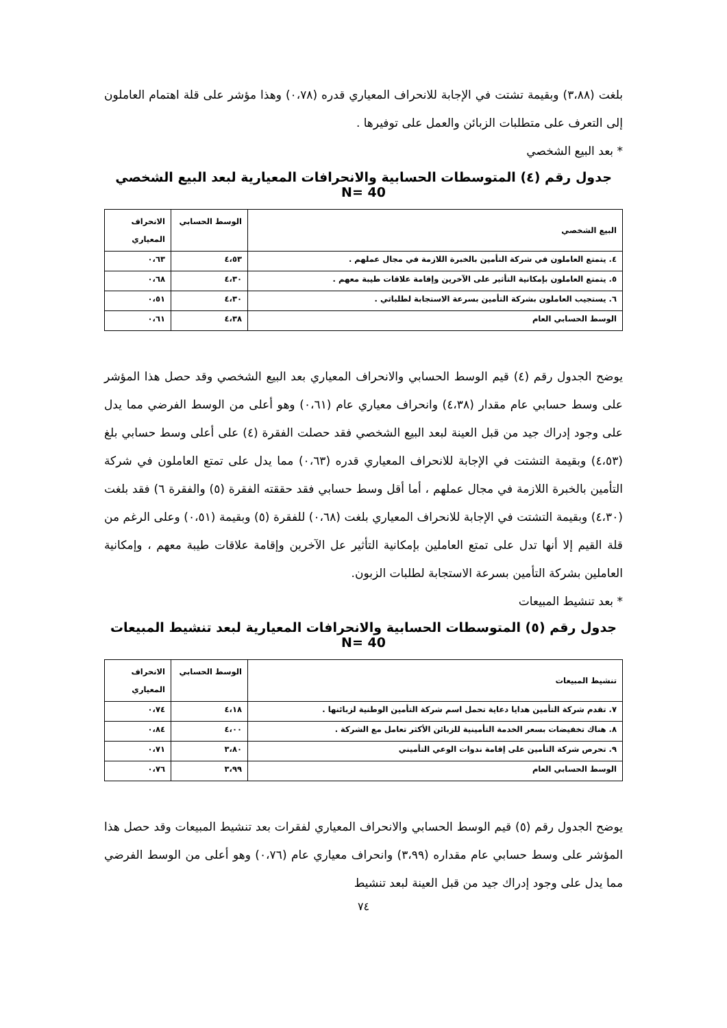بلغت (٣،٨٨) وبقيمة تشتت في الإجابة للانحراف المعياري قدره (٠،٧٨) وهذا مؤشر على قلة اهتمام العاملون إلى التعرف على متطلبات الزبائن والعمل على توفيرها .
* بعد البيع الشخصي
جدول رقم (٤) المتوسطات الحسابية والانحرافات المعيارية لبعد البيع الشخصي N= 40
| البيع الشخصي | الوسط الحسابي | الانحراف المعياري |
| --- | --- | --- |
| ٤. يتمتع العاملون في شركة التأمين بالخبرة اللازمة في مجال عملهم . | ٤،٥٣ | ٠،٦٣ |
| ٥. يتمتع العاملون بإمكانية التأثير على الآخرين وإقامة علاقات طيبة معهم . | ٤،٣٠ | ٠،٦٨ |
| ٦. يستجيب العاملون بشركة التأمين بسرعة الاستجابة لطلباتي . | ٤،٣٠ | ٠،٥١ |
| الوسط الحسابي العام | ٤،٣٨ | ٠،٦١ |
يوضح الجدول رقم (٤) قيم الوسط الحسابي والانحراف المعياري بعد البيع الشخصي وقد حصل هذا المؤشر على وسط حسابي عام مقدار (٤،٣٨) وانحراف معياري عام (٠،٦١) وهو أعلى من الوسط الفرضي مما يدل على وجود إدراك جيد من قبل العينة لبعد البيع الشخصي فقد حصلت الفقرة (٤) على أعلى وسط حسابي بلغ (٤،٥٣) وبقيمة التشتت في الإجابة للانحراف المعياري قدره (٠،٦٣) مما يدل على تمتع العاملون في شركة التأمين بالخبرة اللازمة في مجال عملهم ، أما أقل وسط حسابي فقد حققته الفقرة (٥) والفقرة ٦) فقد بلغت (٤،٣٠) وبقيمة التشتت في الإجابة للانحراف المعياري بلغت (٠،٦٨) للفقرة (٥) وبقيمة (٠،٥١) وعلى الرغم من قلة القيم إلا أنها تدل على تمتع العاملين بإمكانية التأثير عل الآخرين وإقامة علاقات طيبة معهم ، وإمكانية العاملين بشركة التأمين بسرعة الاستجابة لطلبات الزبون.
* بعد تنشيط المبيعات
جدول رقم (٥) المتوسطات الحسابية والانحرافات المعيارية لبعد تنشيط المبيعات N= 40
| تنشيط المبيعات | الوسط الحسابي | الانحراف المعياري |
| --- | --- | --- |
| ٧. تقدم شركة التأمين هدايا دعاية تحمل اسم شركة التأمين الوطنية لزبائنها . | ٤،١٨ | ٠،٧٤ |
| ٨. هناك تخفيضات بسعر الخدمة التأمينية للزبائن الأكثر تعامل مع الشركة . | ٤،٠٠ | ٠،٨٤ |
| ٩. تحرص شركة التأمين على إقامة ندوات الوعي التأميني | ٣،٨٠ | ٠،٧١ |
| الوسط الحسابي العام | ٣،٩٩ | ٠،٧٦ |
يوضح الجدول رقم (٥) قيم الوسط الحسابي والانحراف المعياري لفقرات بعد تنشيط المبيعات وقد حصل هذا المؤشر على وسط حسابي عام مقداره (٣،٩٩) وانحراف معياري عام (٠،٧٦) وهو أعلى من الوسط الفرضي مما يدل على وجود إدراك جيد من قبل العينة لبعد تنشيط
٧٤